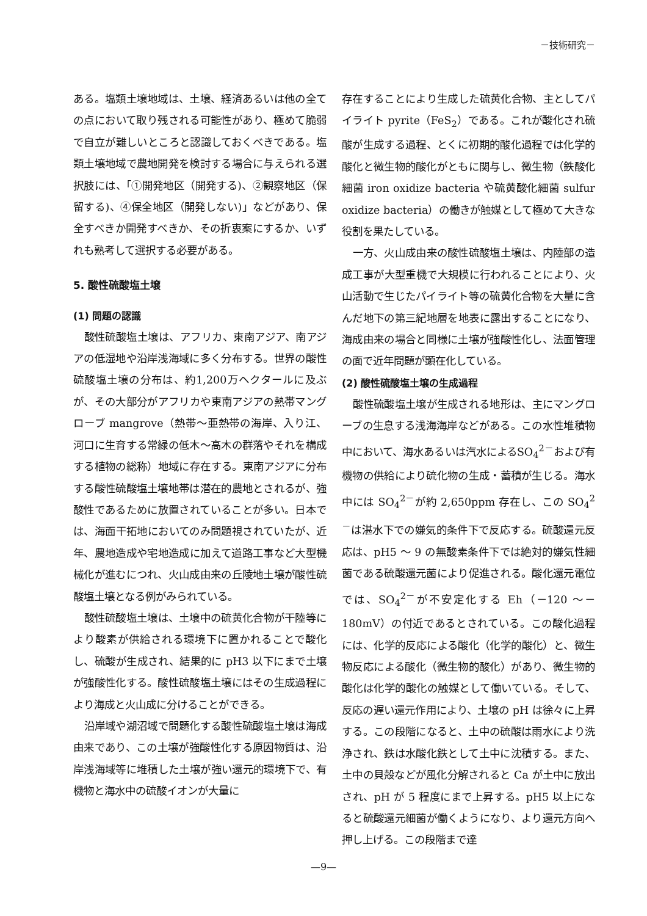－技術研究－
ある。塩類土壌地域は、土壌、経済あるいは他の全ての点において取り残される可能性があり、極めて脆弱で自立が難しいところと認識しておくべきである。塩類土壌地域で農地開発を検討する場合に与えられる選択肢には、「①開発地区（開発する)、②観察地区（保留する)、④保全地区（開発しない)」などがあり、保全すべきか開発すべきか、その折衷案にするか、いずれも熟考して選択する必要がある。
5. 酸性硫酸塩土壌
(1) 問題の認識
酸性硫酸塩土壌は、アフリカ、東南アジア、南アジアの低湿地や沿岸浅海域に多く分布する。世界の酸性硫酸塩土壌の分布は、約1,200万ヘクタールに及ぶが、その大部分がアフリカや東南アジアの熱帯マングローブ mangrove（熱帯～亜熱帯の海岸、入り江、河口に生育する常緑の低木～高木の群落やそれを構成する植物の総称）地域に存在する。東南アジアに分布する酸性硫酸塩土壌地帯は潜在的農地とされるが、強酸性であるために放置されていることが多い。日本では、海面干拓地においてのみ問題視されていたが、近年、農地造成や宅地造成に加えて道路工事など大型機械化が進むにつれ、火山成由来の丘陵地土壌が酸性硫酸塩土壌となる例がみられている。
酸性硫酸塩土壌は、土壌中の硫黄化合物が干陸等により酸素が供給される環境下に置かれることで酸化し、硫酸が生成され、結果的に pH3 以下にまで土壌が強酸性化する。酸性硫酸塩土壌にはその生成過程により海成と火山成に分けることができる。
沿岸域や湖沼域で問題化する酸性硫酸塩土壌は海成由来であり、この土壌が強酸性化する原因物質は、沿岸浅海域等に堆積した土壌が強い還元的環境下で、有機物と海水中の硫酸イオンが大量に
存在することにより生成した硫黄化合物、主としてパイライト pyrite（FeS<sub>2</sub>）である。これが酸化され硫酸が生成する過程、とくに初期的酸化過程では化学的酸化と微生物的酸化がともに関与し、微生物（鉄酸化細菌 iron oxidize bacteria や硫黄酸化細菌 sulfur oxidize bacteria）の働きが触媒として極めて大きな役割を果たしている。
一方、火山成由来の酸性硫酸塩土壌は、内陸部の造成工事が大型重機で大規模に行われることにより、火山活動で生じたパイライト等の硫黄化合物を大量に含んだ地下の第三紀地層を地表に露出することになり、海成由来の場合と同様に土壌が強酸性化し、法面管理の面で近年問題が顕在化している。
(2) 酸性硫酸塩土壌の生成過程
酸性硫酸塩土壌が生成される地形は、主にマングローブの生息する浅海海岸などがある。この水性堆積物中において、海水あるいは汽水によるSO<sub>4</sub><sup>2－</sup>および有機物の供給により硫化物の生成・蓄積が生じる。海水中には SO<sub>4</sub><sup>2－</sup>が約 2,650ppm 存在し、この SO<sub>4</sub><sup>2－</sup>は湛水下での嫌気的条件下で反応する。硫酸還元反応は、pH5 ～ 9 の無酸素条件下では絶対的嫌気性細菌である硫酸還元菌により促進される。酸化還元電位では、SO<sub>4</sub><sup>2－</sup>が不安定化する Eh（－120 ～－180mV）の付近であるとされている。この酸化過程には、化学的反応による酸化（化学的酸化）と、微生物反応による酸化（微生物的酸化）があり、微生物的酸化は化学的酸化の触媒として働いている。そして、反応の遅い還元作用により、土壌の pH は徐々に上昇する。この段階になると、土中の硫酸は雨水により洗浄され、鉄は水酸化鉄として土中に沈積する。また、土中の貝殻などが風化分解されると Ca が土中に放出され、pH が 5 程度にまで上昇する。pH5 以上になると硫酸還元細菌が働くようになり、より還元方向へ押し上げる。この段階まで達
—9—